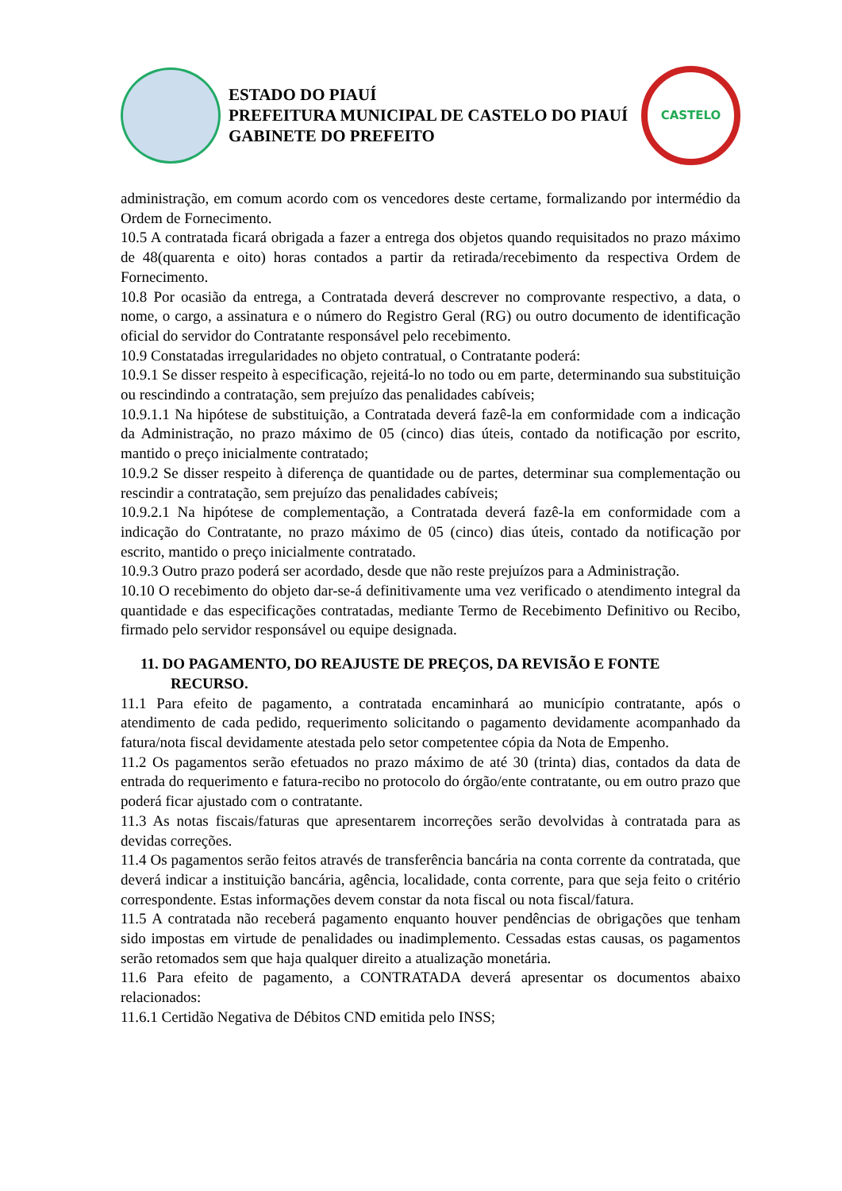ESTADO DO PIAUÍ
PREFEITURA MUNICIPAL DE CASTELO DO PIAUÍ
GABINETE DO PREFEITO
CASTELO
administração, em comum acordo com os vencedores deste certame, formalizando por intermédio da Ordem de Fornecimento.
10.5 A contratada ficará obrigada a fazer a entrega dos objetos quando requisitados no prazo máximo de 48(quarenta e oito) horas contados a partir da retirada/recebimento da respectiva Ordem de Fornecimento.
10.8 Por ocasião da entrega, a Contratada deverá descrever no comprovante respectivo, a data, o nome, o cargo, a assinatura e o número do Registro Geral (RG) ou outro documento de identificação oficial do servidor do Contratante responsável pelo recebimento.
10.9 Constatadas irregularidades no objeto contratual, o Contratante poderá:
10.9.1 Se disser respeito à especificação, rejeitá-lo no todo ou em parte, determinando sua substituição ou rescindindo a contratação, sem prejuízo das penalidades cabíveis;
10.9.1.1 Na hipótese de substituição, a Contratada deverá fazê-la em conformidade com a indicação da Administração, no prazo máximo de 05 (cinco) dias úteis, contado da notificação por escrito, mantido o preço inicialmente contratado;
10.9.2 Se disser respeito à diferença de quantidade ou de partes, determinar sua complementação ou rescindir a contratação, sem prejuízo das penalidades cabíveis;
10.9.2.1 Na hipótese de complementação, a Contratada deverá fazê-la em conformidade com a indicação do Contratante, no prazo máximo de 05 (cinco) dias úteis, contado da notificação por escrito, mantido o preço inicialmente contratado.
10.9.3 Outro prazo poderá ser acordado, desde que não reste prejuízos para a Administração.
10.10 O recebimento do objeto dar-se-á definitivamente uma vez verificado o atendimento integral da quantidade e das especificações contratadas, mediante Termo de Recebimento Definitivo ou Recibo, firmado pelo servidor responsável ou equipe designada.
11. DO PAGAMENTO, DO REAJUSTE DE PREÇOS, DA REVISÃO E FONTE RECURSO.
11.1 Para efeito de pagamento, a contratada encaminhará ao município contratante, após o atendimento de cada pedido, requerimento solicitando o pagamento devidamente acompanhado da fatura/nota fiscal devidamente atestada pelo setor competentee cópia da Nota de Empenho.
11.2 Os pagamentos serão efetuados no prazo máximo de até 30 (trinta) dias, contados da data de entrada do requerimento e fatura-recibo no protocolo do órgão/ente contratante, ou em outro prazo que poderá ficar ajustado com o contratante.
11.3 As notas fiscais/faturas que apresentarem incorreções serão devolvidas à contratada para as devidas correções.
11.4 Os pagamentos serão feitos através de transferência bancária na conta corrente da contratada, que deverá indicar a instituição bancária, agência, localidade, conta corrente, para que seja feito o critério correspondente. Estas informações devem constar da nota fiscal ou nota fiscal/fatura.
11.5 A contratada não receberá pagamento enquanto houver pendências de obrigações que tenham sido impostas em virtude de penalidades ou inadimplemento. Cessadas estas causas, os pagamentos serão retomados sem que haja qualquer direito a atualização monetária.
11.6 Para efeito de pagamento, a CONTRATADA deverá apresentar os documentos abaixo relacionados:
11.6.1 Certidão Negativa de Débitos CND emitida pelo INSS;